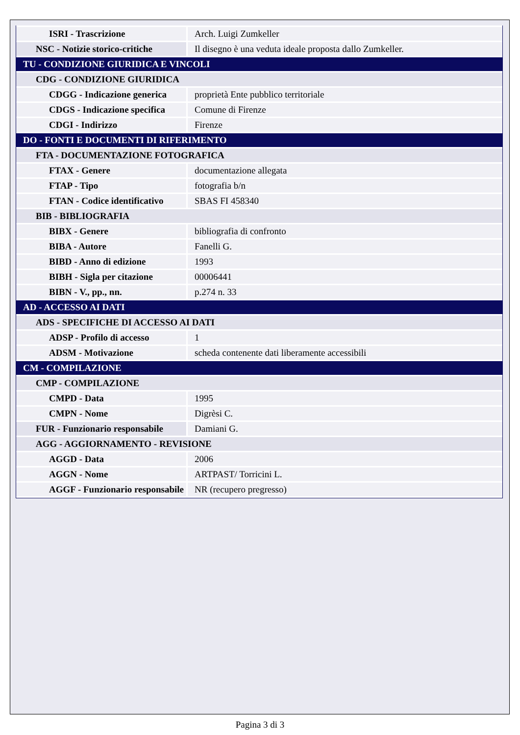| ISRI - Trascrizione | Arch. Luigi Zumkeller |
| NSC - Notizie storico-critiche | Il disegno è una veduta ideale proposta dallo Zumkeller. |
| TU - CONDIZIONE GIURIDICA E VINCOLI | |
| CDG - CONDIZIONE GIURIDICA | |
| CDGG - Indicazione generica | proprietà Ente pubblico territoriale |
| CDGS - Indicazione specifica | Comune di Firenze |
| CDGI - Indirizzo | Firenze |
| DO - FONTI E DOCUMENTI DI RIFERIMENTO | |
| FTA - DOCUMENTAZIONE FOTOGRAFICA | |
| FTAX - Genere | documentazione allegata |
| FTAP - Tipo | fotografia b/n |
| FTAN - Codice identificativo | SBAS FI 458340 |
| BIB - BIBLIOGRAFIA | |
| BIBX - Genere | bibliografia di confronto |
| BIBA - Autore | Fanelli G. |
| BIBD - Anno di edizione | 1993 |
| BIBH - Sigla per citazione | 00006441 |
| BIBN - V., pp., nn. | p.274 n. 33 |
| AD - ACCESSO AI DATI | |
| ADS - SPECIFICHE DI ACCESSO AI DATI | |
| ADSP - Profilo di accesso | 1 |
| ADSM - Motivazione | scheda contenente dati liberamente accessibili |
| CM - COMPILAZIONE | |
| CMP - COMPILAZIONE | |
| CMPD - Data | 1995 |
| CMPN - Nome | Digrèsi C. |
| FUR - Funzionario responsabile | Damiani G. |
| AGG - AGGIORNAMENTO - REVISIONE | |
| AGGD - Data | 2006 |
| AGGN - Nome | ARTPAST/ Torricini L. |
| AGGF - Funzionario responsabile | NR (recupero pregresso) |
Pagina 3 di 3